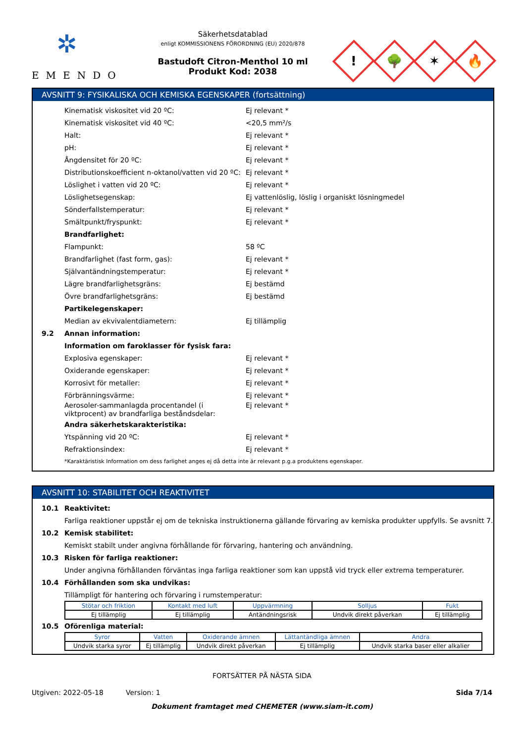✲
EMENDO
Säkerhetsdatablad
enligt KOMMISSIONENS FÖRORDNING (EU) 2020/878
Bastudoft Citron-Menthol 10 ml
Produkt Kod: 2038
!
🌳
✶
🔥
AVSNITT 9: FYSIKALISKA OCH KEMISKA EGENSKAPER (fortsättning)
Kinematisk viskositet vid 20 ºC: Ej relevant *
Kinematisk viskositet vid 40 ºC: <20,5 mm²/s
Halt: Ej relevant *
pH: Ej relevant *
Ångdensitet för 20 ºC: Ej relevant *
Distributionskoefficient n-oktanol/vatten vid 20 ºC: Ej relevant *
Löslighet i vatten vid 20 ºC: Ej relevant *
Löslighetsegenskap: Ej vattenlöslig, löslig i organiskt lösningmedel
Sönderfallstemperatur: Ej relevant *
Smältpunkt/fryspunkt: Ej relevant *
Brandfarlighet:
Flampunkt: 58 ºC
Brandfarlighet (fast form, gas): Ej relevant *
Självantändningstemperatur: Ej relevant *
Lägre brandfarlighetsgräns: Ej bestämd
Övre brandfarlighetsgräns: Ej bestämd
Partikelegenskaper:
Median av ekvivalentdiametern: Ej tillämplig
9.2 Annan information:
Information om faroklasser för fysisk fara:
Explosiva egenskaper: Ej relevant *
Oxiderande egenskaper: Ej relevant *
Korrosivt för metaller: Ej relevant *
Förbränningsvärme: Ej relevant *
Aerosoler-sammanlagda procentandel (i viktprocent) av brandfarliga beståndsdelar: Ej relevant *
Andra säkerhetskarakteristika:
Ytspänning vid 20 ºC: Ej relevant *
Refraktionsindex: Ej relevant *
*Karaktäristisk Information om dess farlighet anges ej då detta inte är relevant p.g.a produktens egenskaper.
AVSNITT 10: STABILITET OCH REAKTIVITET
10.1 Reaktivitet:
Farliga reaktioner uppstår ej om de tekniska instruktionerna gällande förvaring av kemiska produkter uppfylls. Se avsnitt 7.
10.2 Kemisk stabilitet:
Kemiskt stabilt under angivna förhållande för förvaring, hantering och användning.
10.3 Risken för farliga reaktioner:
Under angivna förhållanden förväntas inga farliga reaktioner som kan uppstå vid tryck eller extrema temperaturer.
10.4 Förhållanden som ska undvikas:
Tillämpligt för hantering och förvaring i rumstemperatur:
| Stötar och friktion | Kontakt med luft | Uppvärmning | Solljus | Fukt |
| --- | --- | --- | --- | --- |
| Ej tillämplig | Ej tillämplig | Antändningsrisk | Undvik direkt påverkan | Ej tillämplig |
10.5 Oförenliga material:
| Syror | Vatten | Oxiderande ämnen | Lättantändliga ämnen | Andra |
| --- | --- | --- | --- | --- |
| Undvik starka syror | Ej tillämplig | Undvik direkt påverkan | Ej tillämplig | Undvik starka baser eller alkalier |
FORTSÄTTER PÅ NÄSTA SIDA
Utgiven: 2022-05-18 Version: 1 Sida 7/14
Dokument framtaget med CHEMETER (www.siam-it.com)